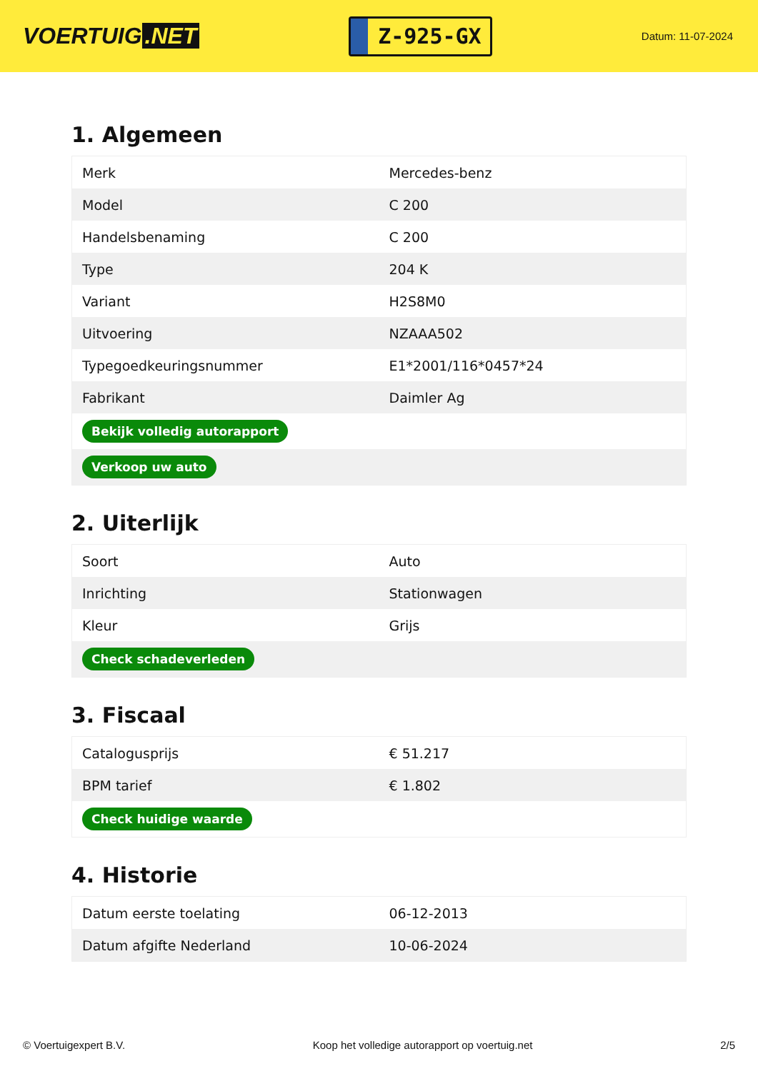VOERTUIG.NET
Z-925-GX
Datum: 11-07-2024
1. Algemeen
| Merk | Mercedes-benz |
| Model | C 200 |
| Handelsbenaming | C 200 |
| Type | 204 K |
| Variant | H2S8M0 |
| Uitvoering | NZAAA502 |
| Typegoedkeuringsnummer | E1*2001/116*0457*24 |
| Fabrikant | Daimler Ag |
| Bekijk volledig autorapport | |
| Verkoop uw auto | |
2. Uiterlijk
| Soort | Auto |
| Inrichting | Stationwagen |
| Kleur | Grijs |
| Check schadeverleden | |
3. Fiscaal
| Catalogusprijs | € 51.217 |
| BPM tarief | € 1.802 |
| Check huidige waarde | |
4. Historie
| Datum eerste toelating | 06-12-2013 |
| Datum afgifte Nederland | 10-06-2024 |
© Voertuigexpert B.V. Koop het volledige autorapport op voertuig.net 2/5